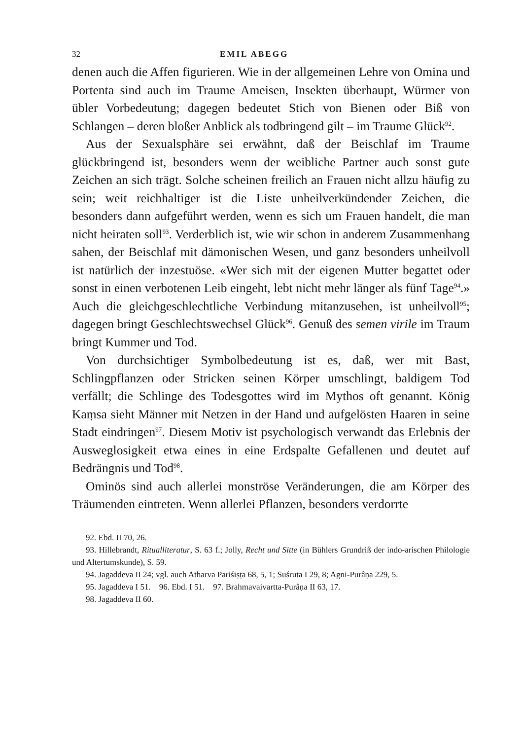32 EMIL ABEGG
denen auch die Affen figurieren. Wie in der allgemeinen Lehre von Omina und Portenta sind auch im Traume Ameisen, Insekten überhaupt, Würmer von übler Vorbedeutung; dagegen bedeutet Stich von Bienen oder Biß von Schlangen – deren bloßer Anblick als todbringend gilt – im Traume Glück<sup>92</sup>.
Aus der Sexualsphäre sei erwähnt, daß der Beischlaf im Traume glückbringend ist, besonders wenn der weibliche Partner auch sonst gute Zeichen an sich trägt. Solche scheinen freilich an Frauen nicht allzu häufig zu sein; weit reichhaltiger ist die Liste unheilverkündender Zeichen, die besonders dann aufgeführt werden, wenn es sich um Frauen handelt, die man nicht heiraten soll<sup>93</sup>. Verderblich ist, wie wir schon in anderem Zusammenhang sahen, der Beischlaf mit dämonischen Wesen, und ganz besonders unheilvoll ist natürlich der inzestuöse. «Wer sich mit der eigenen Mutter begattet oder sonst in einen verbotenen Leib eingeht, lebt nicht mehr länger als fünf Tage<sup>94</sup>.» Auch die gleichgeschlechtliche Verbindung mitanzusehen, ist unheilvoll<sup>95</sup>; dagegen bringt Geschlechtswechsel Glück<sup>96</sup>. Genuß des semen virile im Traum bringt Kummer und Tod.
Von durchsichtiger Symbolbedeutung ist es, daß, wer mit Bast, Schlingpflanzen oder Stricken seinen Körper umschlingt, baldigem Tod verfällt; die Schlinge des Todesgottes wird im Mythos oft genannt. König Kaṃsa sieht Männer mit Netzen in der Hand und aufgelösten Haaren in seine Stadt eindringen<sup>97</sup>. Diesem Motiv ist psychologisch verwandt das Erlebnis der Ausweglosigkeit etwa eines in eine Erdspalte Gefallenen und deutet auf Bedrängnis und Tod<sup>98</sup>.
Ominös sind auch allerlei monströse Veränderungen, die am Körper des Träumenden eintreten. Wenn allerlei Pflanzen, besonders verdorrte
92. Ebd. II 70, 26.
93. Hillebrandt, Ritualliteratur, S. 63 f.; Jolly, Recht und Sitte (in Bühlers Grundriß der indo-arischen Philologie und Altertumskunde), S. 59.
94. Jagaddeva II 24; vgl. auch Atharva Pariśiṣṭa 68, 5, 1; Suśruta I 29, 8; Agni-Purâṇa 229, 5.
95. Jagaddeva I 51. 96. Ebd. I 51. 97. Brahmavaivartta-Purâṇa II 63, 17.
98. Jagaddeva II 60.